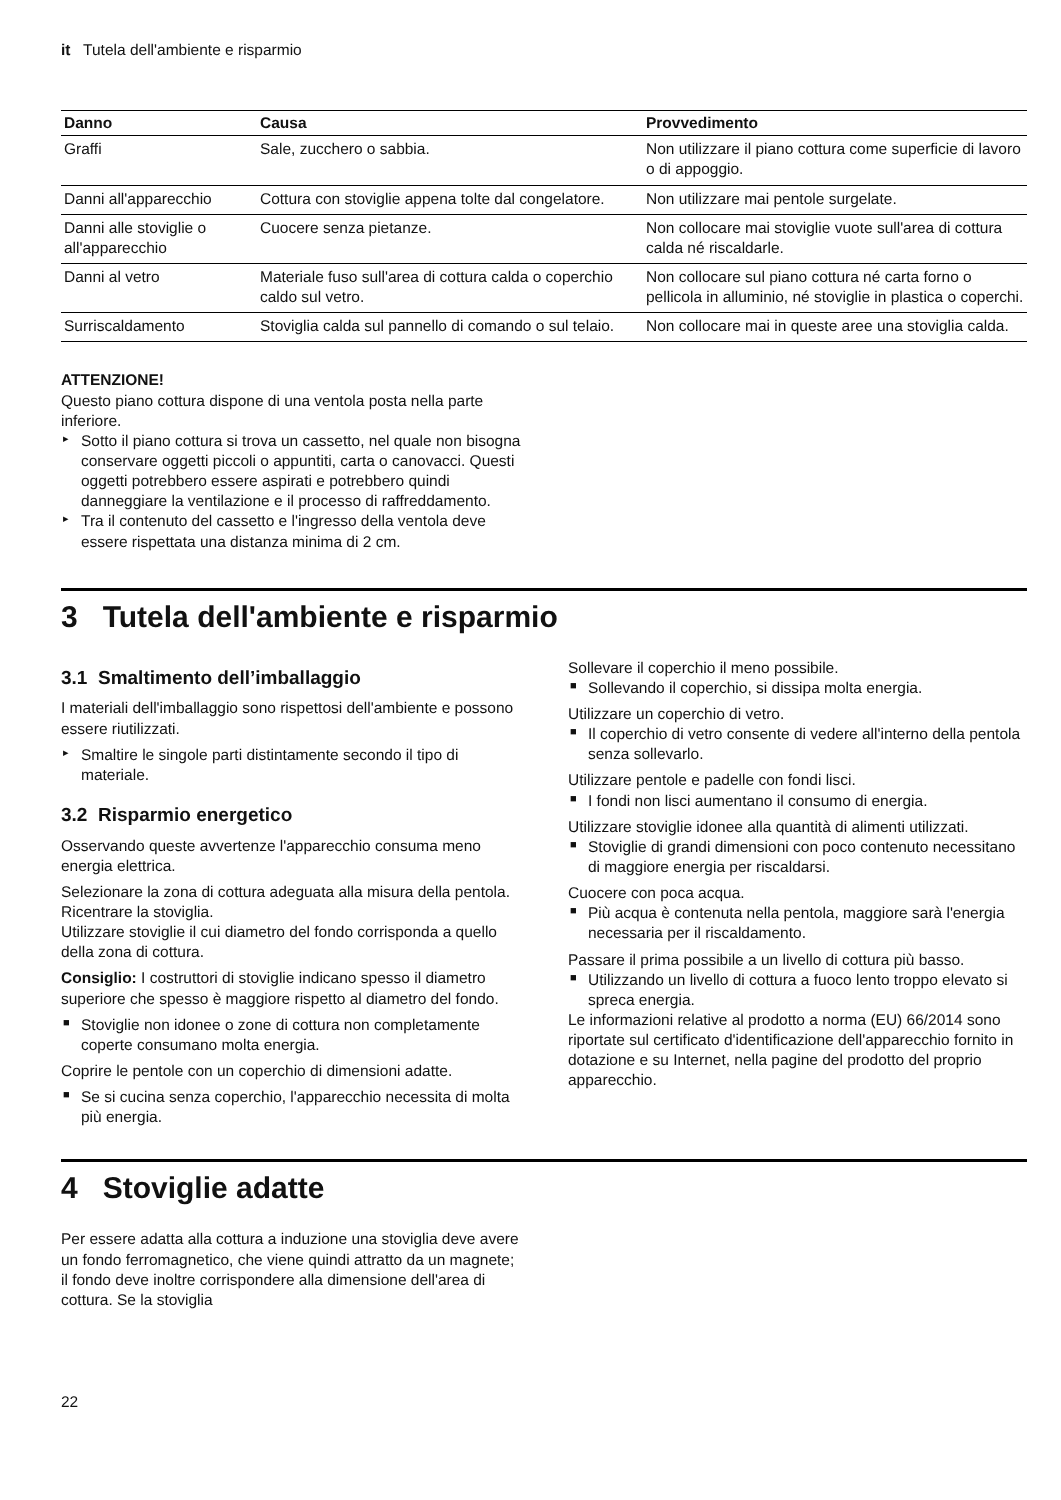it Tutela dell'ambiente e risparmio
| Danno | Causa | Provvedimento |
| --- | --- | --- |
| Graffi | Sale, zucchero o sabbia. | Non utilizzare il piano cottura come superficie di lavoro o di appoggio. |
| Danni all'apparecchio | Cottura con stoviglie appena tolte dal congelatore. | Non utilizzare mai pentole surgelate. |
| Danni alle stoviglie o all'apparecchio | Cuocere senza pietanze. | Non collocare mai stoviglie vuote sull'area di cottura calda né riscaldarle. |
| Danni al vetro | Materiale fuso sull'area di cottura calda o coperchio caldo sul vetro. | Non collocare sul piano cottura né carta forno o pellicola in alluminio, né stoviglie in plastica o coperchi. |
| Surriscaldamento | Stoviglia calda sul pannello di comando o sul telaio. | Non collocare mai in queste aree una stoviglia calda. |
ATTENZIONE!
Questo piano cottura dispone di una ventola posta nella parte inferiore.
▸ Sotto il piano cottura si trova un cassetto, nel quale non bisogna conservare oggetti piccoli o appuntiti, carta o canovacci. Questi oggetti potrebbero essere aspirati e potrebbero quindi danneggiare la ventilazione e il processo di raffreddamento.
▸ Tra il contenuto del cassetto e l'ingresso della ventola deve essere rispettata una distanza minima di 2 cm.
3 Tutela dell'ambiente e risparmio
3.1 Smaltimento dell’imballaggio
I materiali dell'imballaggio sono rispettosi dell'ambiente e possono essere riutilizzati.
▸ Smaltire le singole parti distintamente secondo il tipo di materiale.
3.2 Risparmio energetico
Osservando queste avvertenze l'apparecchio consuma meno energia elettrica.
Selezionare la zona di cottura adeguata alla misura della pentola. Ricentrare la stoviglia.
Utilizzare stoviglie il cui diametro del fondo corrisponda a quello della zona di cottura.
Consiglio: I costruttori di stoviglie indicano spesso il diametro superiore che spesso è maggiore rispetto al diametro del fondo.
■ Stoviglie non idonee o zone di cottura non completamente coperte consumano molta energia.
Coprire le pentole con un coperchio di dimensioni adatte.
■ Se si cucina senza coperchio, l'apparecchio necessita di molta più energia.
Sollevare il coperchio il meno possibile.
■ Sollevando il coperchio, si dissipa molta energia.
Utilizzare un coperchio di vetro.
■ Il coperchio di vetro consente di vedere all'interno della pentola senza sollevarlo.
Utilizzare pentole e padelle con fondi lisci.
■ I fondi non lisci aumentano il consumo di energia.
Utilizzare stoviglie idonee alla quantità di alimenti utilizzati.
■ Stoviglie di grandi dimensioni con poco contenuto necessitano di maggiore energia per riscaldarsi.
Cuocere con poca acqua.
■ Più acqua è contenuta nella pentola, maggiore sarà l'energia necessaria per il riscaldamento.
Passare il prima possibile a un livello di cottura più basso.
■ Utilizzando un livello di cottura a fuoco lento troppo elevato si spreca energia.
Le informazioni relative al prodotto a norma (EU) 66/2014 sono riportate sul certificato d'identificazione dell'apparecchio fornito in dotazione e su Internet, nella pagine del prodotto del proprio apparecchio.
4 Stoviglie adatte
Per essere adatta alla cottura a induzione una stoviglia deve avere un fondo ferromagnetico, che viene quindi attratto da un magnete; il fondo deve inoltre corrispondere alla dimensione dell'area di cottura. Se la stoviglia
22